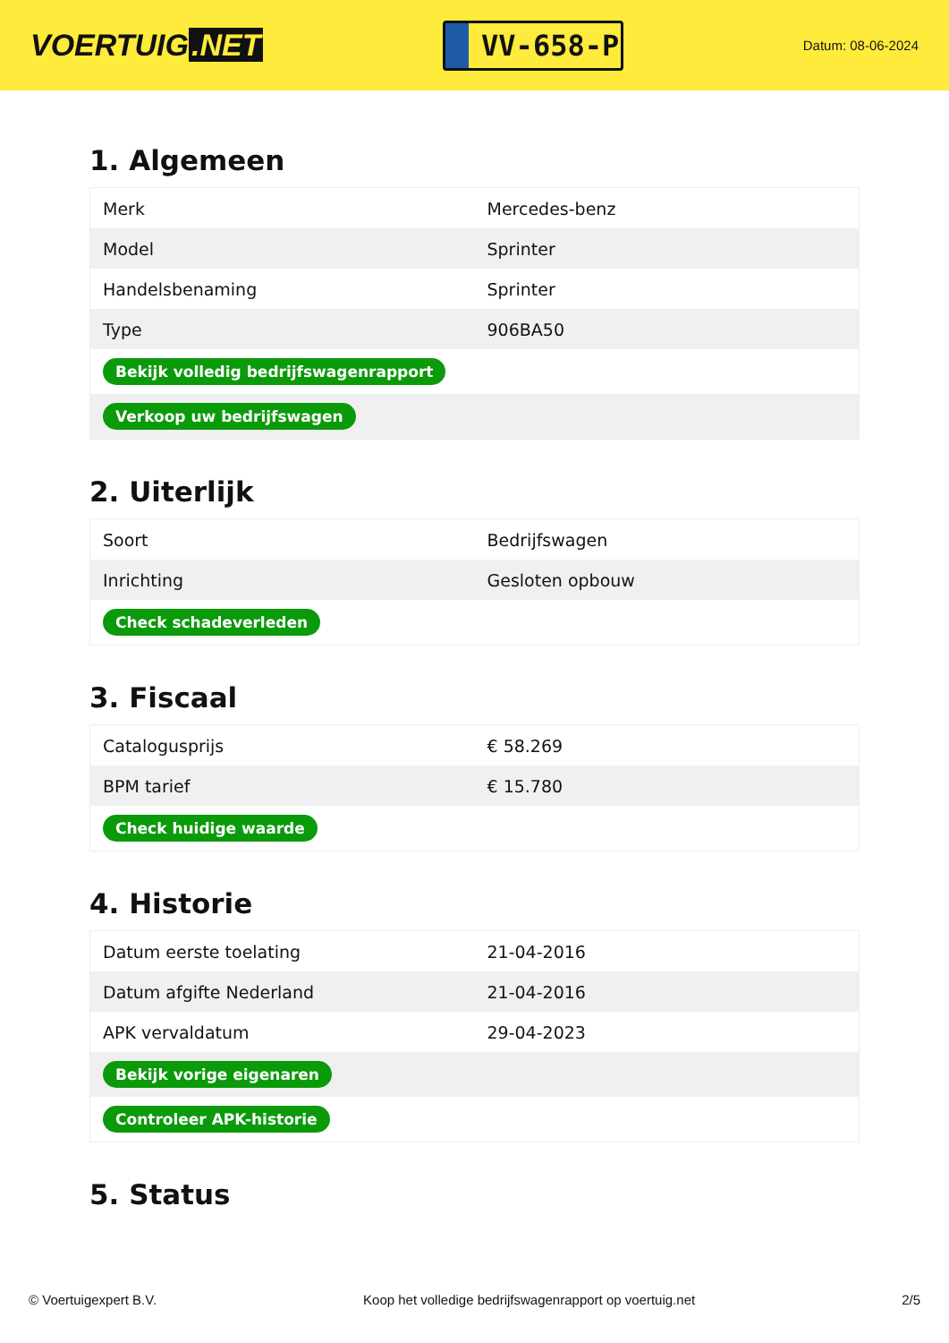VOERTUIG.NET
VV-658-P
Datum: 08-06-2024
1. Algemeen
| Merk | Mercedes-benz |
| Model | Sprinter |
| Handelsbenaming | Sprinter |
| Type | 906BA50 |
| Bekijk volledig bedrijfswagenrapport | |
| Verkoop uw bedrijfswagen | |
2. Uiterlijk
| Soort | Bedrijfswagen |
| Inrichting | Gesloten opbouw |
| Check schadeverleden | |
3. Fiscaal
| Catalogusprijs | € 58.269 |
| BPM tarief | € 15.780 |
| Check huidige waarde | |
4. Historie
| Datum eerste toelating | 21-04-2016 |
| Datum afgifte Nederland | 21-04-2016 |
| APK vervaldatum | 29-04-2023 |
| Bekijk vorige eigenaren | |
| Controleer APK-historie | |
5. Status
© Voertuigexpert B.V. Koop het volledige bedrijfswagenrapport op voertuig.net 2/5